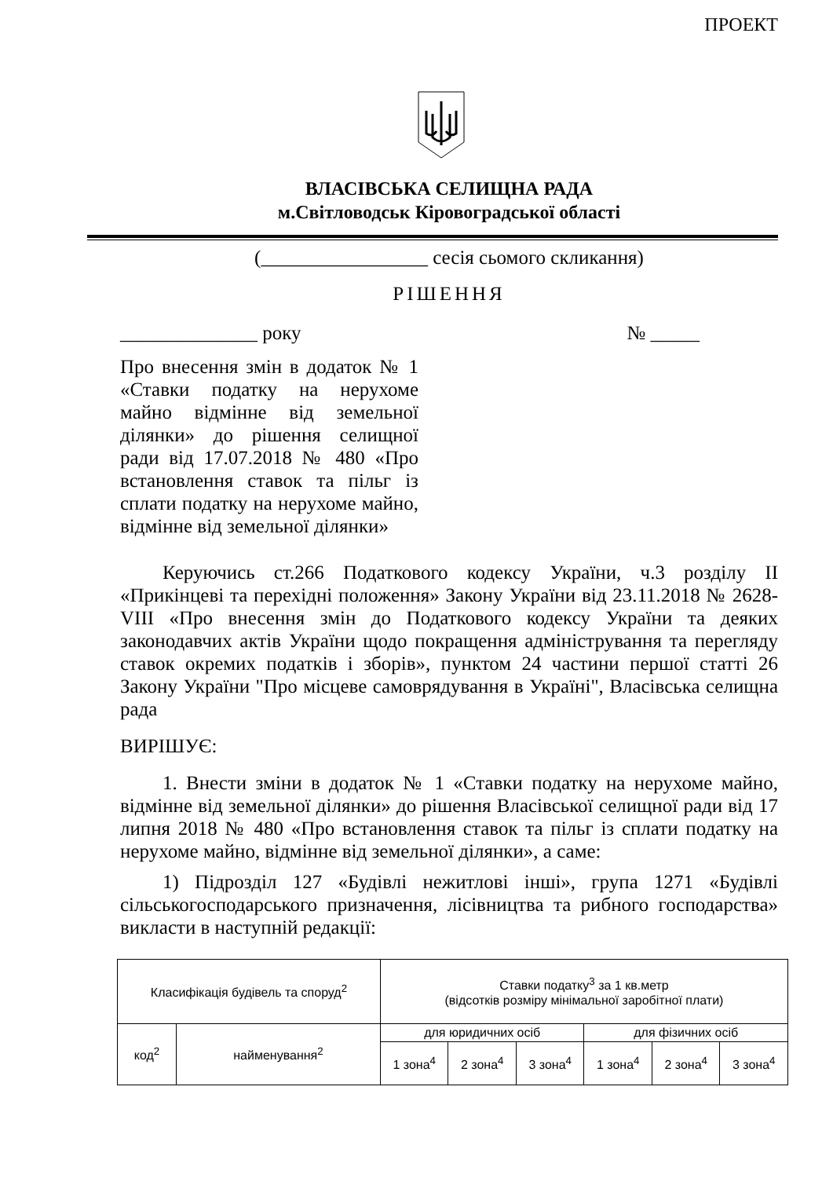ПРОЕКТ
ВЛАСІВСЬКА СЕЛИЩНА РАДА
м.Світловодськ Кіровоградської області
(_________________ сесія сьомого скликання)
РІШЕННЯ
______________ року № _____
Про внесення змін в додаток № 1 «Ставки податку на нерухоме майно відмінне від земельної ділянки» до рішення селищної ради від 17.07.2018 № 480 «Про встановлення ставок та пільг із сплати податку на нерухоме майно, відмінне від земельної ділянки»
Керуючись ст.266 Податкового кодексу України, ч.3 розділу ІІ «Прикінцеві та перехідні положення» Закону України від 23.11.2018 № 2628-VIII «Про внесення змін до Податкового кодексу України та деяких законодавчих актів України щодо покращення адміністрування та перегляду ставок окремих податків і зборів», пунктом 24 частини першої статті 26 Закону України "Про місцеве самоврядування в Україні", Власівська селищна рада
ВИРІШУЄ:
1. Внести зміни в додаток № 1 «Ставки податку на нерухоме майно, відмінне від земельної ділянки» до рішення Власівської селищної ради від 17 липня 2018 № 480 «Про встановлення ставок та пільг із сплати податку на нерухоме майно, відмінне від земельної ділянки», а саме:
1) Підрозділ 127 «Будівлі нежитлові інші», група 1271 «Будівлі сільськогосподарського призначення, лісівництва та рибного господарства» викласти в наступній редакції:
| Класифікація будівель та споруд<sup>2</sup> | | Ставки податку<sup>3</sup> за 1 кв.метр (відсотків розміру мінімальної заробітної плати) | | | | | |
| код<sup>2</sup> | найменування<sup>2</sup> | для юридичних осіб | | | для фізичних осіб | | |
| | | 1 зона<sup>4</sup> | 2 зона<sup>4</sup> | 3 зона<sup>4</sup> | 1 зона<sup>4</sup> | 2 зона<sup>4</sup> | 3 зона<sup>4</sup> |